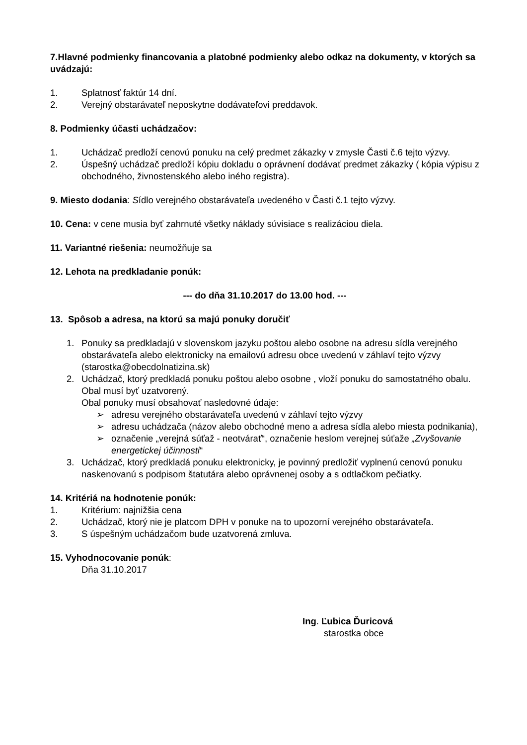7.Hlavné podmienky financovania a platobné podmienky alebo odkaz na dokumenty, v ktorých sa uvádzajú:
1. Splatnosť faktúr 14 dní.
2. Verejný obstarávateľ neposkytne dodávateľovi preddavok.
8. Podmienky účasti uchádzačov:
1. Uchádzač predloží cenovú ponuku na celý predmet zákazky v zmysle Časti č.6 tejto výzvy.
2. Úspešný uchádzač predloží kópiu dokladu o oprávnení dodávať predmet zákazky ( kópia výpisu z obchodného, živnostenského alebo iného registra).
9. Miesto dodania: Sídlo verejného obstarávateľa uvedeného v Časti č.1 tejto výzvy.
10. Cena: v cene musia byť zahrnuté všetky náklady súvisiace s realizáciou diela.
11. Variantné riešenia: neumožňuje sa
12. Lehota na predkladanie ponúk:
--- do dňa 31.10.2017 do 13.00 hod. ---
13. Spôsob a adresa, na ktorú sa majú ponuky doručiť
1. Ponuky sa predkladajú v slovenskom jazyku poštou alebo osobne na adresu sídla verejného obstarávateľa alebo elektronicky na emailovú adresu obce uvedenú v záhlaví tejto výzvy (starostka@obecdolnatizina.sk)
2. Uchádzač, ktorý predkladá ponuku poštou alebo osobne , vloží ponuku do samostatného obalu. Obal musí byť uzatvorený.
Obal ponuky musí obsahovať nasledovné údaje:
➢ adresu verejného obstarávateľa uvedenú v záhlaví tejto výzvy
➢ adresu uchádzača (názov alebo obchodné meno a adresa sídla alebo miesta podnikania),
➢ označenie „verejná súťaž - neotvárať“, označenie heslom verejnej súťaže „Zvyšovanie energetickej účinnosti“
3. Uchádzač, ktorý predkladá ponuku elektronicky, je povinný predložiť vyplnenú cenovú ponuku naskenovanú s podpisom štatutára alebo oprávnenej osoby a s odtlačkom pečiatky.
14. Kritériá na hodnotenie ponúk:
1. Kritérium: najnižšia cena
2. Uchádzač, ktorý nie je platcom DPH v ponuke na to upozorní verejného obstarávateľa.
3. S úspešným uchádzačom bude uzatvorená zmluva.
15. Vyhodnocovanie ponúk:
Dňa 31.10.2017
Ing. Ľubica Ďuricová
starostka obce